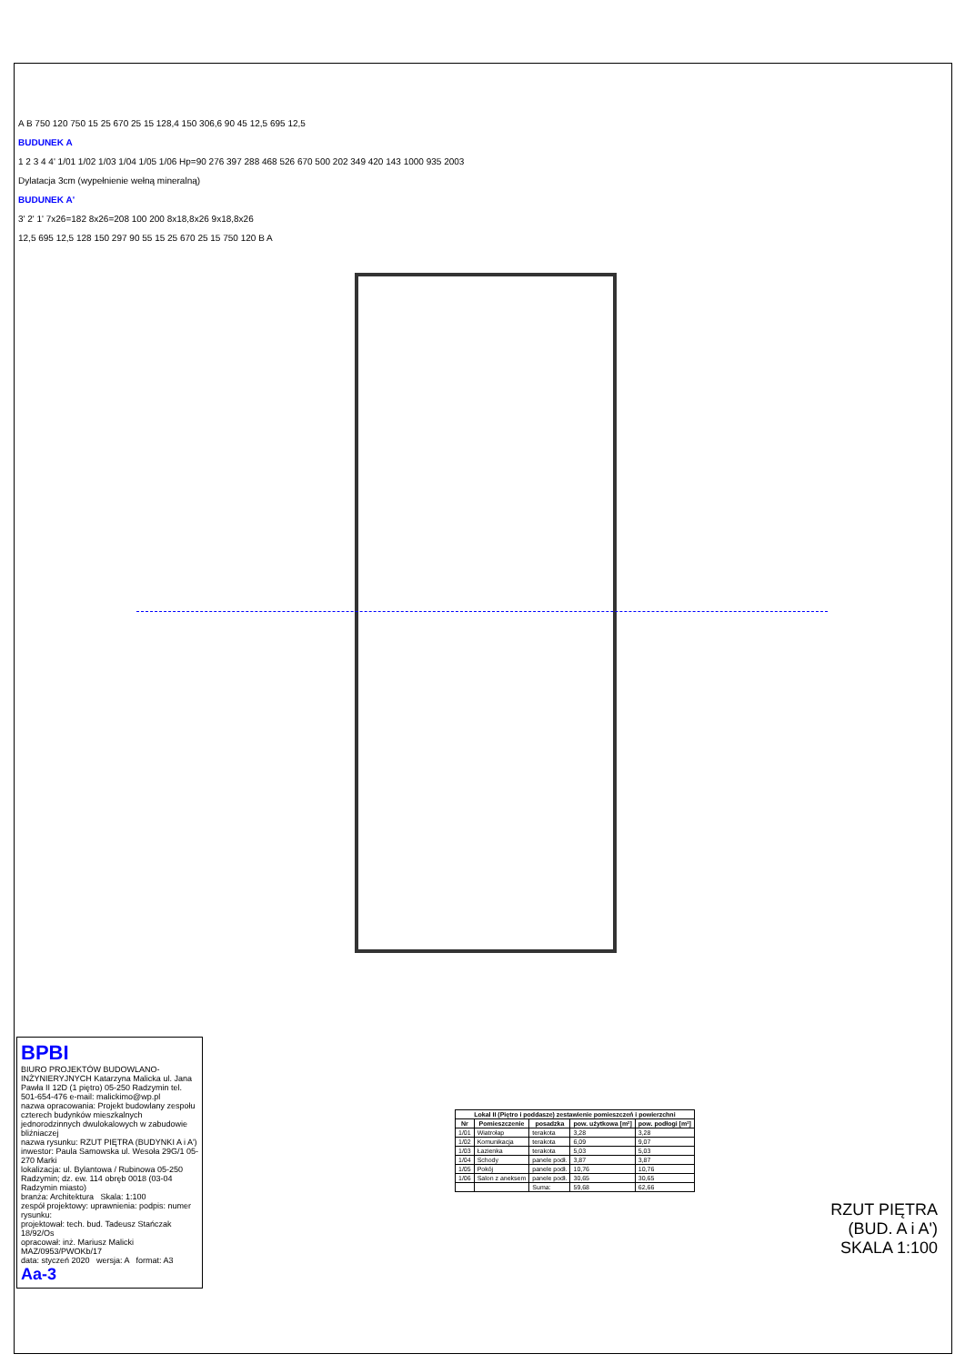A B 750 120 750 15 25 670 25 15 128,4 150 306,6 90 45 12,5 695 12,5
BUDUNEK A
1 2 3 4 4' 1/01 1/02 1/03 1/04 1/05 1/06 Hp=90 276 397 288 468 526 670 500 202 349 420 143 1000 935 2003
Dylatacja 3cm (wypełnienie wełną mineralną)
BUDUNEK A'
3' 2' 1' 7x26=182 8x26=208 100 200 8x18,8x26 9x18,8x26
12,5 695 12,5 128 150 297 90 55 15 25 670 25 15 750 120 B A
RZUT PIĘTRA
(BUD. A i A')
SKALA 1:100
| Lokal II (Piętro i poddasze) zestawienie pomieszczeń i powierzchni | | | | |
| --- | --- | --- | --- | --- |
| Nr | Pomieszczenie | posadzka | pow. użytkowa [m²] | pow. podłogi [m²] |
| 1/01 | Wiatrołap | terakota | 3,28 | 3,28 |
| 1/02 | Komunikacja | terakota | 6,09 | 9,07 |
| 1/03 | Łazienka | terakota | 5,03 | 5,03 |
| 1/04 | Schody | panele podł. | 3,87 | 3,87 |
| 1/05 | Pokój | panele podł. | 10,76 | 10,76 |
| 1/06 | Salon z aneksem | panele podł. | 30,65 | 30,65 |
| | | Suma: | 59,68 | 62,66 |
BPBI
BIURO PROJEKTÓW BUDOWLANO-INŻYNIERYJNYCH Katarzyna Malicka ul. Jana Pawła II 12D (1 piętro) 05-250 Radzymin tel. 501-654-476 e-mail: malickimo@wp.pl
nazwa opracowania: Projekt budowlany zespołu czterech budynków mieszkalnych jednorodzinnych dwulokalowych w zabudowie bliźniaczej
nazwa rysunku: RZUT PIĘTRA (BUDYNKI A i A')
inwestor: Paula Samowska ul. Wesoła 29G/1 05-270 Marki
lokalizacja: ul. Bylantowa / Rubinowa 05-250 Radzymin; dz. ew. 114 obręb 0018 (03-04 Radzymin miasto)
branża: Architektura Skala: 1:100
zespół projektowy: uprawnienia: podpis: numer rysunku:
projektował: tech. bud. Tadeusz Stańczak 18/92/Os
opracował: inż. Mariusz Malicki MAZ/0953/PWOKb/17
data: styczeń 2020 wersja: A format: A3 Aa-3